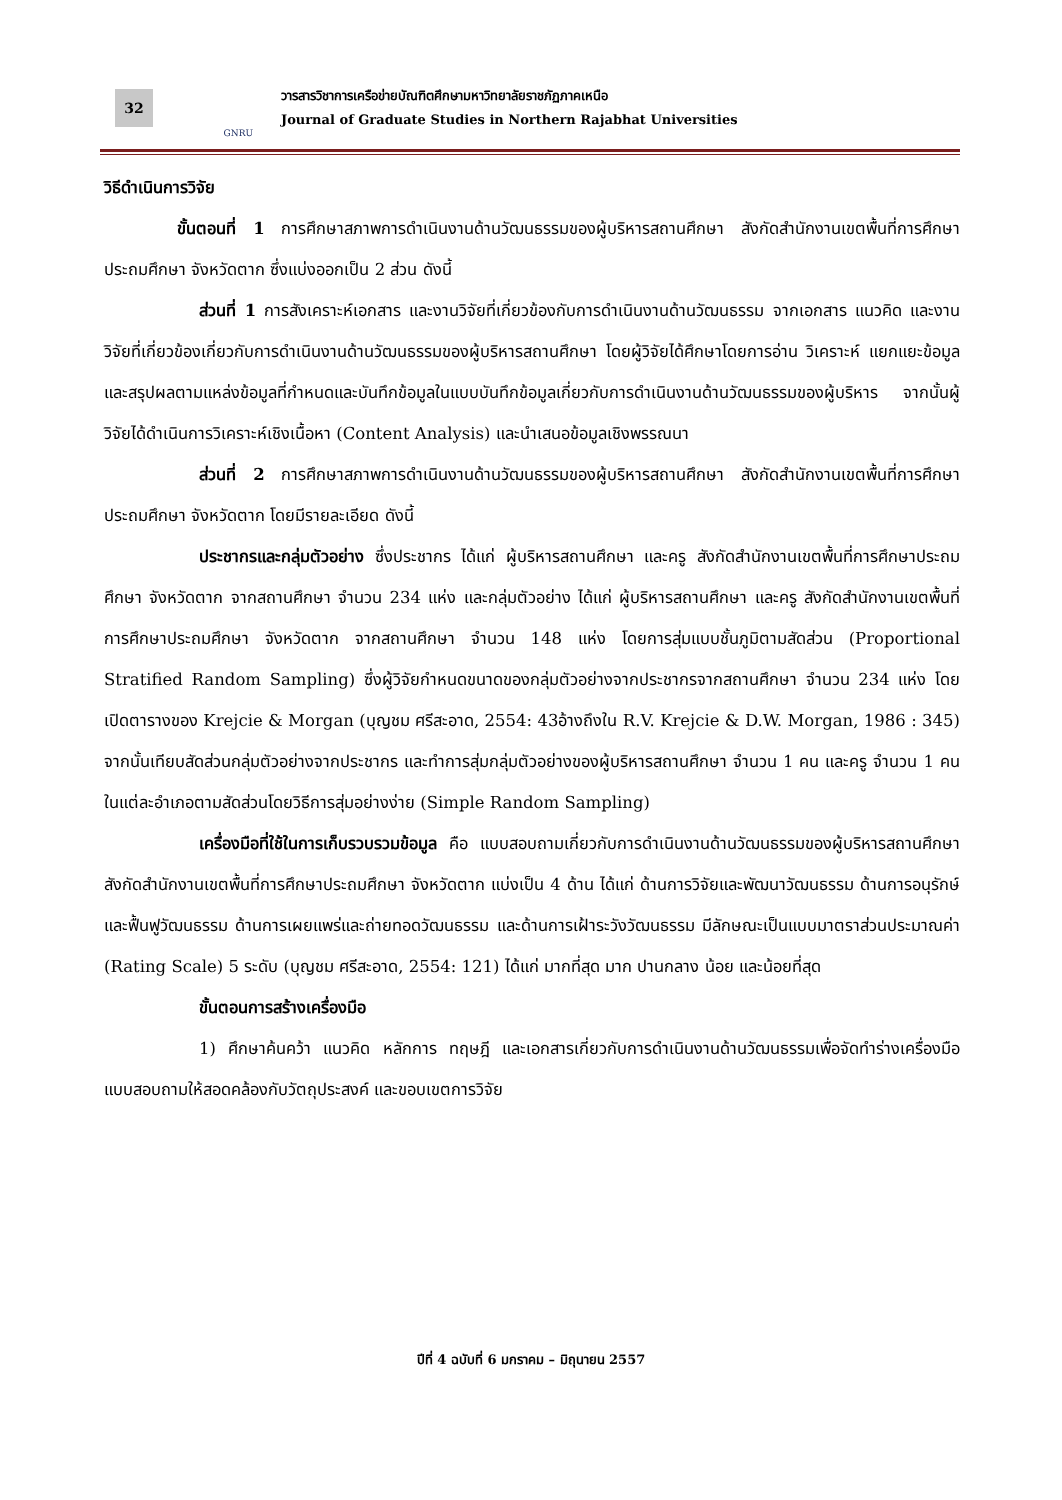32
GNRU
วารสารวิชาการเครือข่ายบัณฑิตศึกษามหาวิทยาลัยราชภัฏภาคเหนือ
Journal of Graduate Studies in Northern Rajabhat Universities
วิธีดำเนินการวิจัย
ขั้นตอนที่ 1 การศึกษาสภาพการดำเนินงานด้านวัฒนธรรมของผู้บริหารสถานศึกษา สังกัดสำนักงานเขตพื้นที่การศึกษาประถมศึกษา จังหวัดตาก ซึ่งแบ่งออกเป็น 2 ส่วน ดังนี้
ส่วนที่ 1 การสังเคราะห์เอกสาร และงานวิจัยที่เกี่ยวข้องกับการดำเนินงานด้านวัฒนธรรม จากเอกสาร แนวคิด และงานวิจัยที่เกี่ยวข้องเกี่ยวกับการดำเนินงานด้านวัฒนธรรมของผู้บริหารสถานศึกษา โดยผู้วิจัยได้ศึกษาโดยการอ่าน วิเคราะห์ แยกแยะข้อมูล และสรุปผลตามแหล่งข้อมูลที่กำหนดและบันทึกข้อมูลในแบบบันทึกข้อมูลเกี่ยวกับการดำเนินงานด้านวัฒนธรรมของผู้บริหาร จากนั้นผู้วิจัยได้ดำเนินการวิเคราะห์เชิงเนื้อหา (Content Analysis) และนำเสนอข้อมูลเชิงพรรณนา
ส่วนที่ 2 การศึกษาสภาพการดำเนินงานด้านวัฒนธรรมของผู้บริหารสถานศึกษา สังกัดสำนักงานเขตพื้นที่การศึกษาประถมศึกษา จังหวัดตาก โดยมีรายละเอียด ดังนี้
ประชากรและกลุ่มตัวอย่าง ซึ่งประชากร ได้แก่ ผู้บริหารสถานศึกษา และครู สังกัดสำนักงานเขตพื้นที่การศึกษาประถมศึกษา จังหวัดตาก จากสถานศึกษา จำนวน 234 แห่ง และกลุ่มตัวอย่าง ได้แก่ ผู้บริหารสถานศึกษา และครู สังกัดสำนักงานเขตพื้นที่การศึกษาประถมศึกษา จังหวัดตาก จากสถานศึกษา จำนวน 148 แห่ง โดยการสุ่มแบบชั้นภูมิตามสัดส่วน (Proportional Stratified Random Sampling) ซึ่งผู้วิจัยกำหนดขนาดของกลุ่มตัวอย่างจากประชากรจากสถานศึกษา จำนวน 234 แห่ง โดยเปิดตารางของ Krejcie & Morgan (บุญชม ศรีสะอาด, 2554: 43อ้างถึงใน R.V. Krejcie & D.W. Morgan, 1986 : 345) จากนั้นเทียบสัดส่วนกลุ่มตัวอย่างจากประชากร และทำการสุ่มกลุ่มตัวอย่างของผู้บริหารสถานศึกษา จำนวน 1 คน และครู จำนวน 1 คน ในแต่ละอำเภอตามสัดส่วนโดยวิธีการสุ่มอย่างง่าย (Simple Random Sampling)
เครื่องมือที่ใช้ในการเก็บรวบรวมข้อมูล คือ แบบสอบถามเกี่ยวกับการดำเนินงานด้านวัฒนธรรมของผู้บริหารสถานศึกษา สังกัดสำนักงานเขตพื้นที่การศึกษาประถมศึกษา จังหวัดตาก แบ่งเป็น 4 ด้าน ได้แก่ ด้านการวิจัยและพัฒนาวัฒนธรรม ด้านการอนุรักษ์และฟื้นฟูวัฒนธรรม ด้านการเผยแพร่และถ่ายทอดวัฒนธรรม และด้านการเฝ้าระวังวัฒนธรรม มีลักษณะเป็นแบบมาตราส่วนประมาณค่า (Rating Scale) 5 ระดับ (บุญชม ศรีสะอาด, 2554: 121) ได้แก่ มากที่สุด มาก ปานกลาง น้อย และน้อยที่สุด
ขั้นตอนการสร้างเครื่องมือ
1) ศึกษาค้นคว้า แนวคิด หลักการ ทฤษฎี และเอกสารเกี่ยวกับการดำเนินงานด้านวัฒนธรรมเพื่อจัดทำร่างเครื่องมือแบบสอบถามให้สอดคล้องกับวัตถุประสงค์ และขอบเขตการวิจัย
ปีที่ 4 ฉบับที่ 6 มกราคม – มิถุนายน 2557